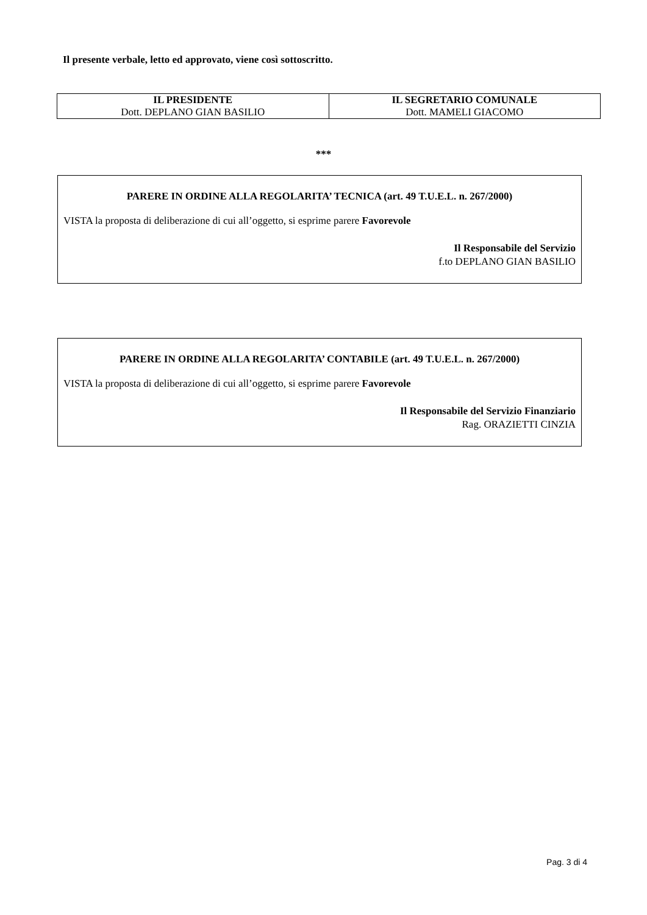Il presente verbale, letto ed approvato, viene così sottoscritto.
| IL PRESIDENTE Dott. DEPLANO GIAN BASILIO | IL SEGRETARIO COMUNALE Dott. MAMELI GIACOMO |
***
PARERE IN ORDINE ALLA REGOLARITA’ TECNICA (art. 49 T.U.E.L. n. 267/2000)
VISTA la proposta di deliberazione di cui all’oggetto, si esprime parere Favorevole
Il Responsabile del Servizio
f.to DEPLANO GIAN BASILIO
PARERE IN ORDINE ALLA REGOLARITA’ CONTABILE (art. 49 T.U.E.L. n. 267/2000)
VISTA la proposta di deliberazione di cui all’oggetto, si esprime parere Favorevole
Il Responsabile del Servizio Finanziario
Rag. ORAZIETTI CINZIA
Pag. 3 di 4